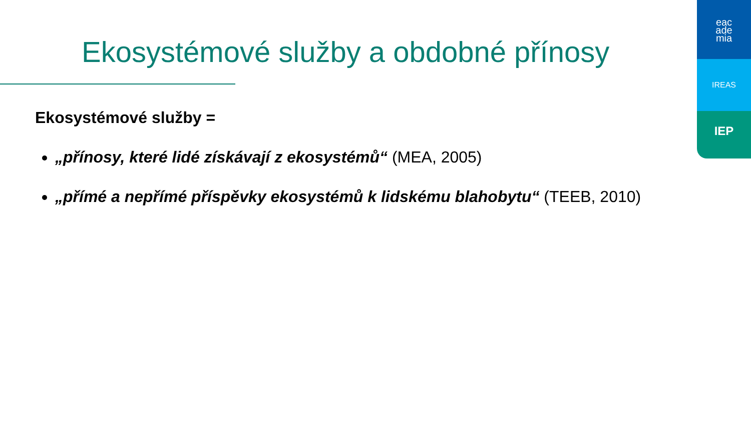Ekosystémové služby a obdobné přínosy
Ekosystémové služby =
„přínosy, které lidé získávají z ekosystémů“ (MEA, 2005)
„přímé a nepřímé příspěvky ekosystémů k lidskému blahobytu“ (TEEB, 2010)
eac
ade
mia
IREAS
IEP